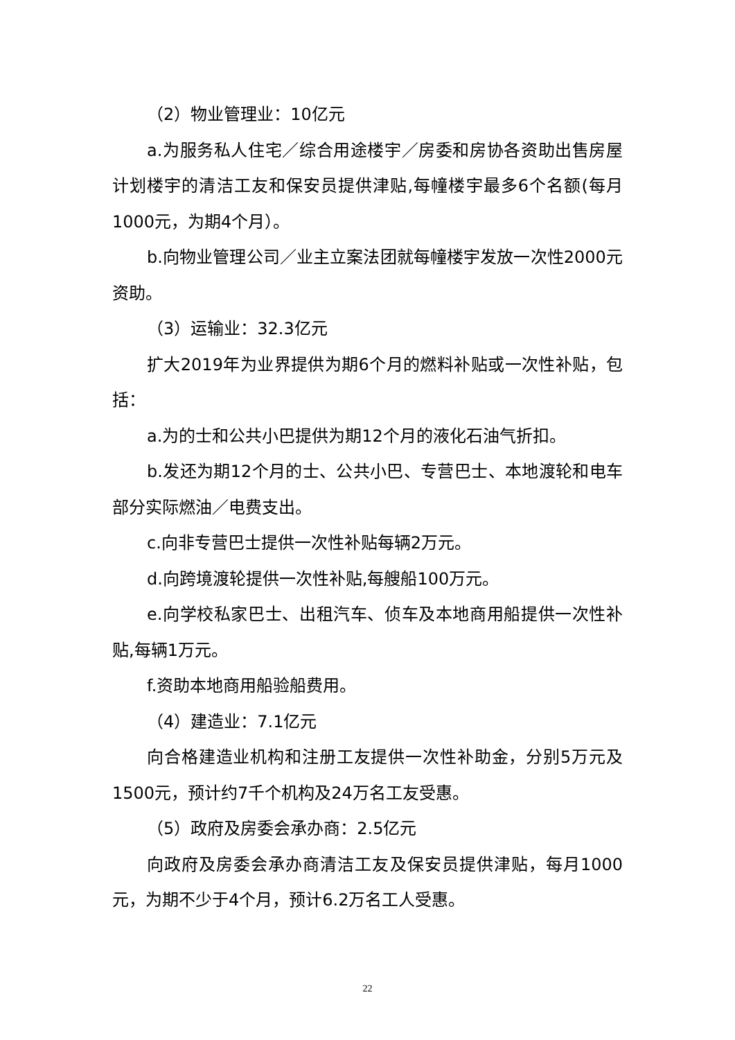（2）物业管理业：10亿元
a.为服务私人住宅／综合用途楼宇／房委和房协各资助出售房屋计划楼宇的清洁工友和保安员提供津贴,每幢楼宇最多6个名额(每月1000元，为期4个月）。
b.向物业管理公司／业主立案法团就每幢楼宇发放一次性2000元资助。
（3）运输业：32.3亿元
扩大2019年为业界提供为期6个月的燃料补贴或一次性补贴，包括：
a.为的士和公共小巴提供为期12个月的液化石油气折扣。
b.发还为期12个月的士、公共小巴、专营巴士、本地渡轮和电车部分实际燃油／电费支出。
c.向非专营巴士提供一次性补贴每辆2万元。
d.向跨境渡轮提供一次性补贴,每艘船100万元。
e.向学校私家巴士、出租汽车、侦车及本地商用船提供一次性补贴,每辆1万元。
f.资助本地商用船验船费用。
（4）建造业：7.1亿元
向合格建造业机构和注册工友提供一次性补助金，分别5万元及1500元，预计约7千个机构及24万名工友受惠。
（5）政府及房委会承办商：2.5亿元
向政府及房委会承办商清洁工友及保安员提供津贴，每月1000元，为期不少于4个月，预计6.2万名工人受惠。
22